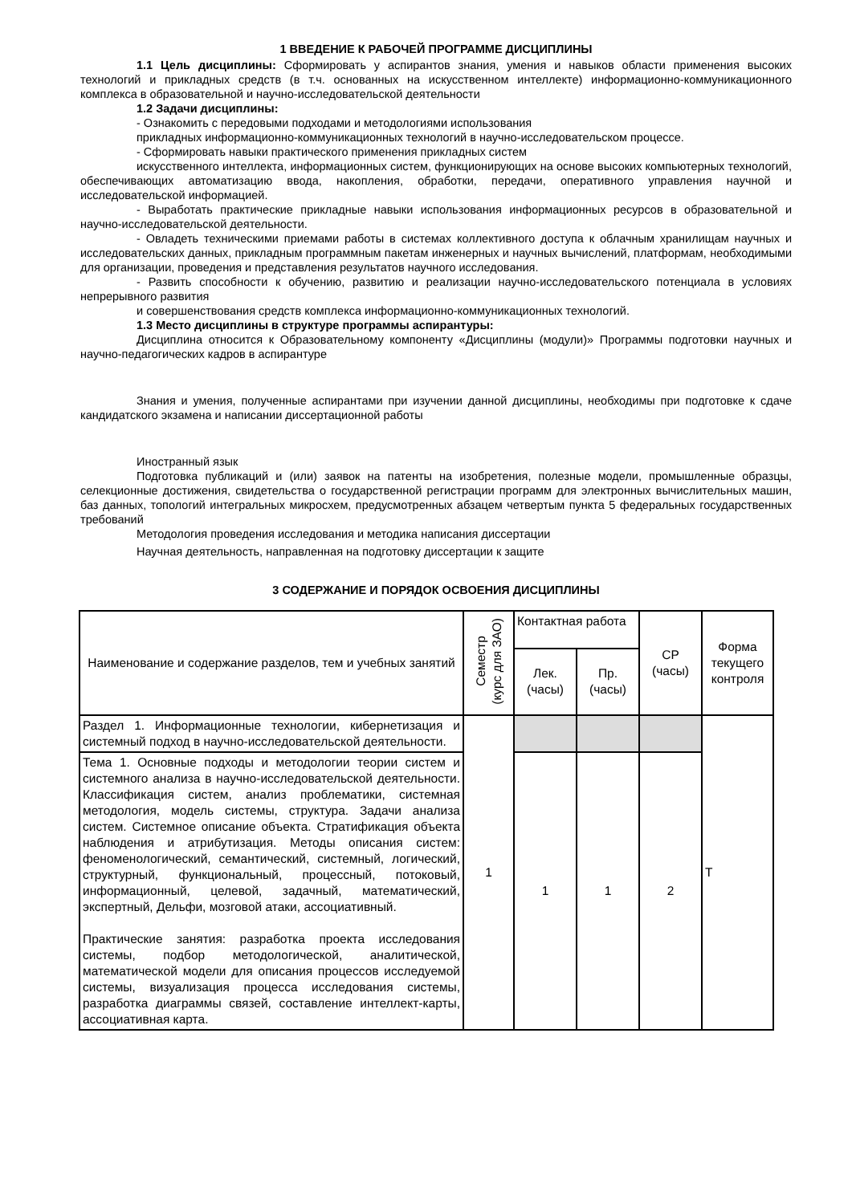1 ВВЕДЕНИЕ К РАБОЧЕЙ ПРОГРАММЕ ДИСЦИПЛИНЫ
1.1 Цель дисциплины: Сформировать у аспирантов знания, умения и навыков области применения высоких технологий и прикладных средств (в т.ч. основанных на искусственном интеллекте) информационно-коммуникационного комплекса в образовательной и научно-исследовательской деятельности
1.2 Задачи дисциплины:
- Ознакомить с передовыми подходами и методологиями использования
прикладных информационно-коммуникационных технологий в научно-исследовательском процессе.
- Сформировать навыки практического применения прикладных систем
искусственного интеллекта, информационных систем, функционирующих на основе высоких компьютерных технологий, обеспечивающих автоматизацию ввода, накопления, обработки, передачи, оперативного управления научной и исследовательской информацией.
- Выработать практические прикладные навыки использования информационных ресурсов в образовательной и научно-исследовательской деятельности.
- Овладеть техническими приемами работы в системах коллективного доступа к облачным хранилищам научных и исследовательских данных, прикладным программным пакетам инженерных и научных вычислений, платформам, необходимыми для организации, проведения и представления результатов научного исследования.
- Развить способности к обучению, развитию и реализации научно-исследовательского потенциала в условиях непрерывного развития
и совершенствования средств комплекса информационно-коммуникационных технологий.
1.3 Место дисциплины в структуре программы аспирантуры:
Дисциплина относится к Образовательному компоненту «Дисциплины (модули)» Программы подготовки научных и научно-педагогических кадров в аспирантуре
Знания и умения, полученные аспирантами при изучении данной дисциплины, необходимы при подготовке к сдаче кандидатского экзамена и написании диссертационной работы
Иностранный язык
Подготовка публикаций и (или) заявок на патенты на изобретения, полезные модели, промышленные образцы, селекционные достижения, свидетельства о государственной регистрации программ для электронных вычислительных машин, баз данных, топологий интегральных микросхем, предусмотренных абзацем четвертым пункта 5 федеральных государственных требований
Методология проведения исследования и методика написания диссертации
Научная деятельность, направленная на подготовку диссертации к защите
3 СОДЕРЖАНИЕ И ПОРЯДОК ОСВОЕНИЯ ДИСЦИПЛИНЫ
| Наименование и содержание разделов, тем и учебных занятий | Семестр (курс для ЗАО) | Контактная работа | | СР (часы) | Форма текущего контроля |
| --- | --- | --- | --- | --- | --- |
| | | Лек. (часы) | Пр. (часы) | | |
| Раздел 1. Информационные технологии, кибернетизация и системный подход в научно-исследовательской деятельности. | 1 | | | | Т |
| Тема 1. Основные подходы и методологии теории систем и системного анализа в научно-исследовательской деятельности. Классификация систем, анализ проблематики, системная методология, модель системы, структура. Задачи анализа систем. Системное описание объекта. Стратификация объекта наблюдения и атрибутизация. Методы описания систем: феноменологический, семантический, системный, логический, структурный, функциональный, процессный, потоковый, информационный, целевой, задачный, математический, экспертный, Дельфи, мозговой атаки, ассоциативный. Практические занятия: разработка проекта исследования системы, подбор методологической, аналитической, математической модели для описания процессов исследуемой системы, визуализация процесса исследования системы, разработка диаграммы связей, составление интеллект-карты, ассоциативная карта. | | 1 | 1 | 2 | |